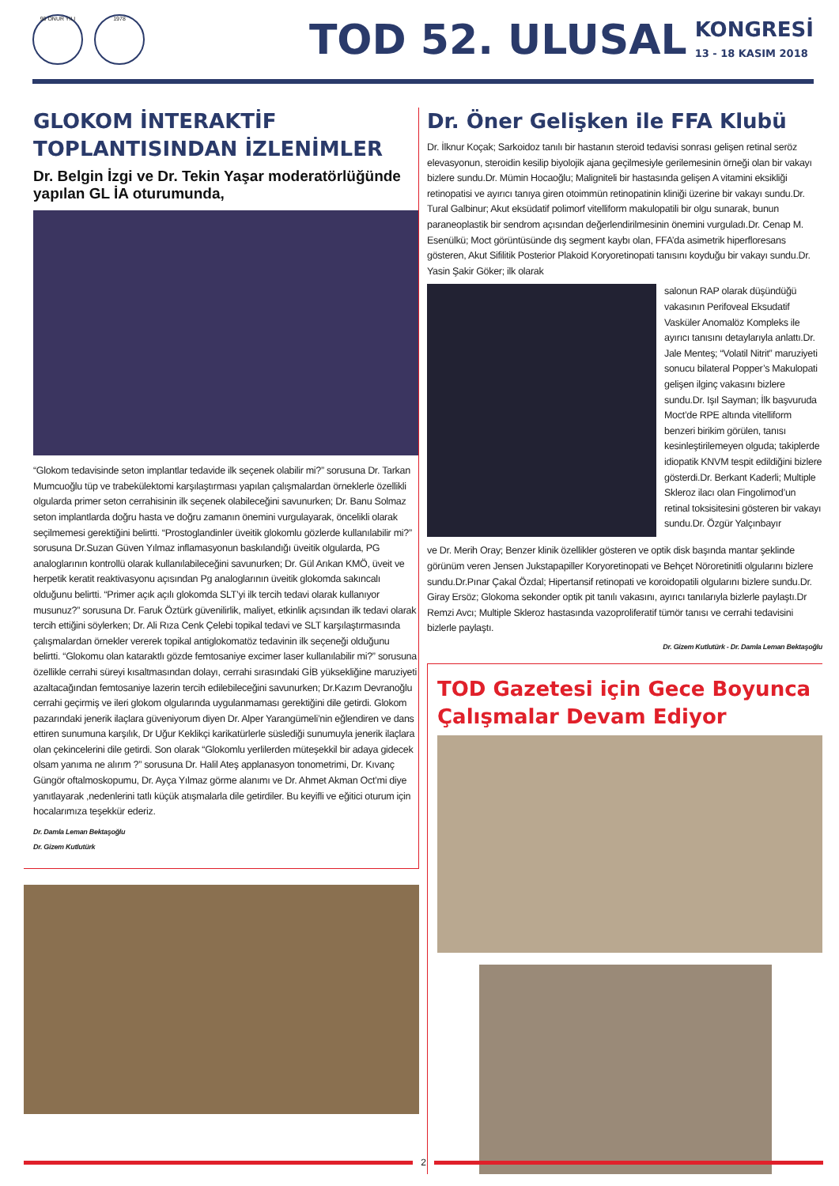90 ONUR YILI 1978
TOD 52. ULUSAL KONGRESİ
13 - 18 KASIM 2018
GLOKOM İNTERAKTİF
TOPLANTISINDAN İZLENİMLER
Dr. Belgin İzgi ve Dr. Tekin Yaşar moderatörlüğünde yapılan GL İA oturumunda,
“Glokom tedavisinde seton implantlar tedavide ilk seçenek olabilir mi?” sorusuna Dr. Tarkan Mumcuoğlu tüp ve trabekülektomi karşılaştırması yapılan çalışmalardan örneklerle özellikli olgularda primer seton cerrahisinin ilk seçenek olabileceğini savunurken; Dr. Banu Solmaz seton implantlarda doğru hasta ve doğru zamanın önemini vurgulayarak, öncelikli olarak seçilmemesi gerektiğini belirtti. “Prostoglandinler üveitik glokomlu gözlerde kullanılabilir mi?” sorusuna Dr.Suzan Güven Yılmaz inflamasyonun baskılandığı üveitik olgularda, PG analoglarının kontrollü olarak kullanılabileceğini savunurken; Dr. Gül Arıkan KMÖ, üveit ve herpetik keratit reaktivasyonu açısından Pg analoglarının üveitik glokomda sakıncalı olduğunu belirtti. “Primer açık açılı glokomda SLT’yi ilk tercih tedavi olarak kullanıyor musunuz?” sorusuna Dr. Faruk Öztürk güvenilirlik, maliyet, etkinlik açısından ilk tedavi olarak tercih ettiğini söylerken; Dr. Ali Rıza Cenk Çelebi topikal tedavi ve SLT karşılaştırmasında çalışmalardan örnekler vererek topikal antiglokomatöz tedavinin ilk seçeneği olduğunu belirtti. “Glokomu olan kataraktlı gözde femtosaniye excimer laser kullanılabilir mi?” sorusuna özellikle cerrahi süreyi kısaltmasından dolayı, cerrahi sırasındaki GİB yüksekliğine maruziyeti azaltacağından femtosaniye lazerin tercih edilebileceğini savunurken; Dr.Kazım Devranoğlu cerrahi geçirmiş ve ileri glokom olgularında uygulanmaması gerektiğini dile getirdi. Glokom pazarındaki jenerik ilaçlara güveniyorum diyen Dr. Alper Yarangümeli’nin eğlendiren ve dans ettiren sunumuna karşılık, Dr Uğur Keklikçi karikatürlerle süslediği sunumuyla jenerik ilaçlara olan çekincelerini dile getirdi. Son olarak “Glokomlu yerlilerden müteşekkil bir adaya gidecek olsam yanıma ne alırım ?” sorusuna Dr. Halil Ateş applanasyon tonometrimi, Dr. Kıvanç Güngör oftalmoskopumu, Dr. Ayça Yılmaz görme alanımı ve Dr. Ahmet Akman Oct’mi diye yanıtlayarak ,nedenlerini tatlı küçük atışmalarla dile getirdiler. Bu keyifli ve eğitici oturum için hocalarımıza teşekkür ederiz.
Dr. Damla Leman Bektaşoğlu
Dr. Gizem Kutlutürk
Dr. Öner Gelişken ile FFA Klubü
Dr. İlknur Koçak; Sarkoidoz tanılı bir hastanın steroid tedavisi sonrası gelişen retinal seröz elevasyonun, steroidin kesilip biyolojik ajana geçilmesiyle gerilemesinin örneği olan bir vakayı bizlere sundu.Dr. Mümin Hocaoğlu; Maligniteli bir hastasında gelişen A vitamini eksikliği retinopatisi ve ayırıcı tanıya giren otoimmün retinopatinin kliniği üzerine bir vakayı sundu.Dr. Tural Galbinur; Akut eksüdatif polimorf vitelliform makulopatili bir olgu sunarak, bunun paraneoplastik bir sendrom açısından değerlendirilmesinin önemini vurguladı.Dr. Cenap M. Esenülkü; Moct görüntüsünde dış segment kaybı olan, FFA’da asimetrik hiperfloresans gösteren, Akut Sifilitik Posterior Plakoid Koryoretinopati tanısını koyduğu bir vakayı sundu.Dr. Yasin Şakir Göker; ilk olarak
salonun RAP olarak düşündüğü vakasının Perifoveal Eksudatif Vasküler Anomalöz Kompleks ile ayırıcı tanısını detaylarıyla anlattı.Dr. Jale Menteş; “Volatil Nitrit” maruziyeti sonucu bilateral Popper’s Makulopati gelişen ilginç vakasını bizlere sundu.Dr. Işıl Sayman; İlk başvuruda Moct’de RPE altında vitelliform benzeri birikim görülen, tanısı kesinleştirilemeyen olguda; takiplerde idiopatik KNVM tespit edildiğini bizlere gösterdi.Dr. Berkant Kaderli; Multiple Skleroz ilacı olan Fingolimod’un retinal toksisitesini gösteren bir vakayı sundu.Dr. Özgür Yalçınbayır
ve Dr. Merih Oray; Benzer klinik özellikler gösteren ve optik disk başında mantar şeklinde görünüm veren Jensen Jukstapapiller Koryoretinopati ve Behçet Nöroretinitli olgularını bizlere sundu.Dr.Pınar Çakal Özdal; Hipertansif retinopati ve koroidopatili olgularını bizlere sundu.Dr. Giray Ersöz; Glokoma sekonder optik pit tanılı vakasını, ayırıcı tanılarıyla bizlerle paylaştı.Dr Remzi Avcı; Multiple Skleroz hastasında vazoproliferatif tümör tanısı ve cerrahi tedavisini bizlerle paylaştı.
Dr. Gizem Kutlutürk - Dr. Damla Leman Bektaşoğlu
TOD Gazetesi için Gece Boyunca Çalışmalar Devam Ediyor
2